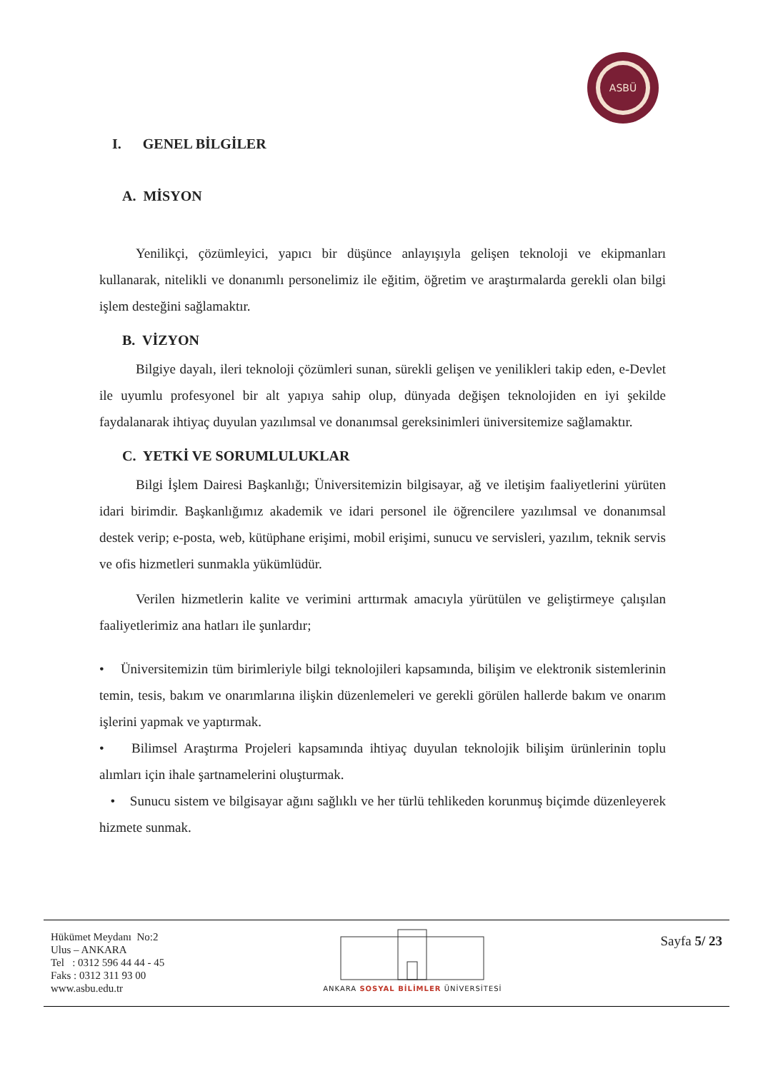ASBÜ
I. GENEL BİLGİLER
A. MİSYON
Yenilikçi, çözümleyici, yapıcı bir düşünce anlayışıyla gelişen teknoloji ve ekipmanları kullanarak, nitelikli ve donanımlı personelimiz ile eğitim, öğretim ve araştırmalarda gerekli olan bilgi işlem desteğini sağlamaktır.
B. VİZYON
Bilgiye dayalı, ileri teknoloji çözümleri sunan, sürekli gelişen ve yenilikleri takip eden, e-Devlet ile uyumlu profesyonel bir alt yapıya sahip olup, dünyada değişen teknolojiden en iyi şekilde faydalanarak ihtiyaç duyulan yazılımsal ve donanımsal gereksinimleri üniversitemize sağlamaktır.
C. YETKİ VE SORUMLULUKLAR
Bilgi İşlem Dairesi Başkanlığı; Üniversitemizin bilgisayar, ağ ve iletişim faaliyetlerini yürüten idari birimdir. Başkanlığımız akademik ve idari personel ile öğrencilere yazılımsal ve donanımsal destek verip; e-posta, web, kütüphane erişimi, mobil erişimi, sunucu ve servisleri, yazılım, teknik servis ve ofis hizmetleri sunmakla yükümlüdür.
Verilen hizmetlerin kalite ve verimini arttırmak amacıyla yürütülen ve geliştirmeye çalışılan faaliyetlerimiz ana hatları ile şunlardır;
• Üniversitemizin tüm birimleriyle bilgi teknolojileri kapsamında, bilişim ve elektronik sistemlerinin temin, tesis, bakım ve onarımlarına ilişkin düzenlemeleri ve gerekli görülen hallerde bakım ve onarım işlerini yapmak ve yaptırmak.
• Bilimsel Araştırma Projeleri kapsamında ihtiyaç duyulan teknolojik bilişim ürünlerinin toplu alımları için ihale şartnamelerini oluşturmak.
• Sunucu sistem ve bilgisayar ağını sağlıklı ve her türlü tehlikeden korunmuş biçimde düzenleyerek hizmete sunmak.
Hükümet Meydanı No:2
Ulus – ANKARA
Tel : 0312 596 44 44 - 45
Faks : 0312 311 93 00
www.asbu.edu.tr
ANKARA SOSYAL BİLİMLER ÜNİVERSİTESİ
Sayfa 5/ 23